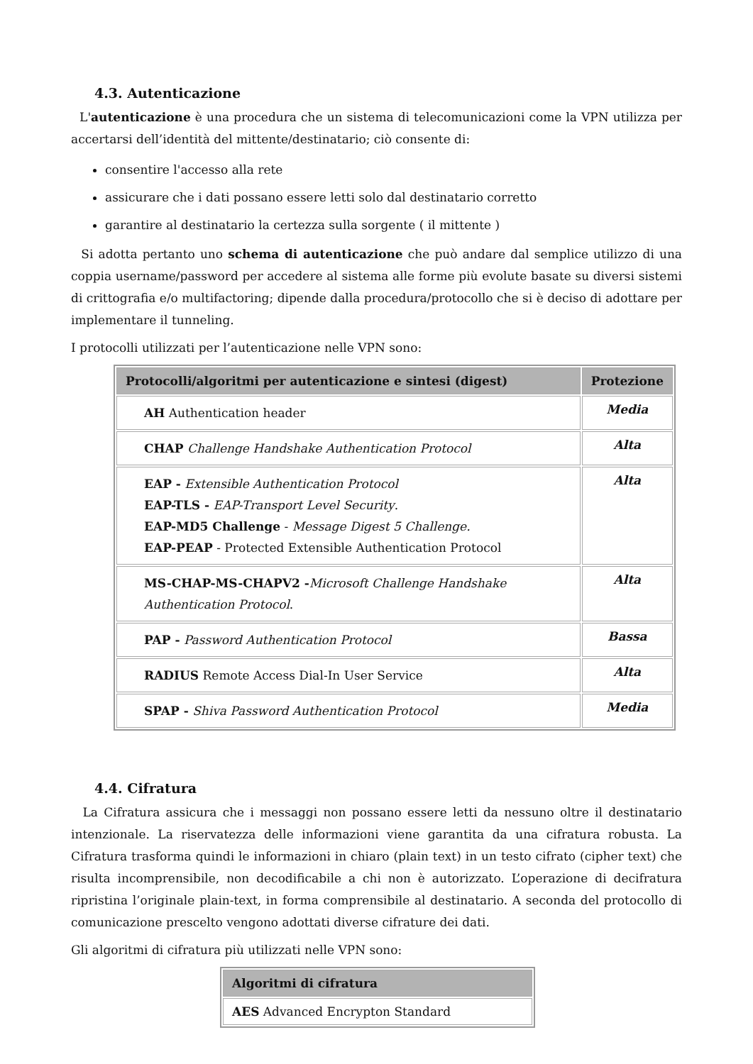4.3. Autenticazione
L'autenticazione è una procedura che un sistema di telecomunicazioni come la VPN utilizza per accertarsi dell’identità del mittente/destinatario; ciò consente di:
consentire l'accesso alla rete
assicurare che i dati possano essere letti solo dal destinatario corretto
garantire al destinatario la certezza sulla sorgente ( il mittente )
Si adotta pertanto uno schema di autenticazione che può andare dal semplice utilizzo di una coppia username/password per accedere al sistema alle forme più evolute basate su diversi sistemi di crittografia e/o multifactoring; dipende dalla procedura/protocollo che si è deciso di adottare per implementare il tunneling.
I protocolli utilizzati per l’autenticazione nelle VPN sono:
| Protocolli/algoritmi per autenticazione e sintesi (digest) | Protezione |
| --- | --- |
| AH Authentication header | Media |
| CHAP Challenge Handshake Authentication Protocol | Alta |
| EAP - Extensible Authentication Protocol EAP-TLS - EAP-Transport Level Security . EAP-MD5 Challenge - Message Digest 5 Challenge. EAP-PEAP - Protected Extensible Authentication Protocol | Alta |
| MS-CHAP-MS-CHAPV2 - Microsoft Challenge Handshake Authentication Protocol . | Alta |
| PAP - Password Authentication Protocol | Bassa |
| RADIUS Remote Access Dial-In User Service | Alta |
| SPAP - Shiva Password Authentication Protocol | Media |
4.4. Cifratura
La Cifratura assicura che i messaggi non possano essere letti da nessuno oltre il destinatario intenzionale. La riservatezza delle informazioni viene garantita da una cifratura robusta. La Cifratura trasforma quindi le informazioni in chiaro (plain text) in un testo cifrato (cipher text) che risulta incomprensibile, non decodificabile a chi non è autorizzato. L’operazione di decifratura ripristina l’originale plain-text, in forma comprensibile al destinatario. A seconda del protocollo di comunicazione prescelto vengono adottati diverse cifrature dei dati.
Gli algoritmi di cifratura più utilizzati nelle VPN sono:
| Algoritmi di cifratura |
| --- |
| AES Advanced Encrypton Standard |